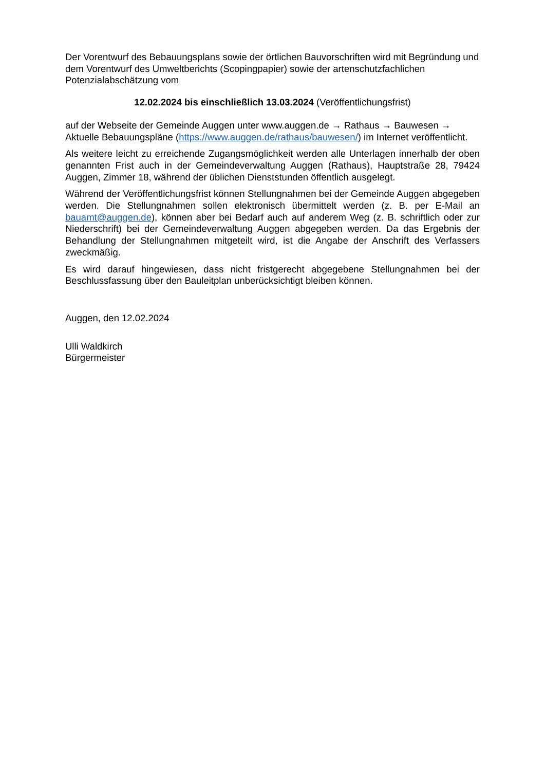Der Vorentwurf des Bebauungsplans sowie der örtlichen Bauvorschriften wird mit Begründung und dem Vorentwurf des Umweltberichts (Scopingpapier) sowie der artenschutzfachlichen Potenzialabschätzung vom
12.02.2024 bis einschließlich 13.03.2024 (Veröffentlichungsfrist)
auf der Webseite der Gemeinde Auggen unter www.auggen.de → Rathaus → Bauwesen → Aktuelle Bebauungspläne (https://www.auggen.de/rathaus/bauwesen/) im Internet veröffentlicht.
Als weitere leicht zu erreichende Zugangsmöglichkeit werden alle Unterlagen innerhalb der oben genannten Frist auch in der Gemeindeverwaltung Auggen (Rathaus), Hauptstraße 28, 79424 Auggen, Zimmer 18, während der üblichen Dienststunden öffentlich ausgelegt.
Während der Veröffentlichungsfrist können Stellungnahmen bei der Gemeinde Auggen abgegeben werden. Die Stellungnahmen sollen elektronisch übermittelt werden (z. B. per E-Mail an bauamt@auggen.de), können aber bei Bedarf auch auf anderem Weg (z. B. schriftlich oder zur Niederschrift) bei der Gemeindeverwaltung Auggen abgegeben werden. Da das Ergebnis der Behandlung der Stellungnahmen mitgeteilt wird, ist die Angabe der Anschrift des Verfassers zweckmäßig.
Es wird darauf hingewiesen, dass nicht fristgerecht abgegebene Stellungnahmen bei der Beschlussfassung über den Bauleitplan unberücksichtigt bleiben können.
Auggen, den 12.02.2024
Ulli Waldkirch
Bürgermeister